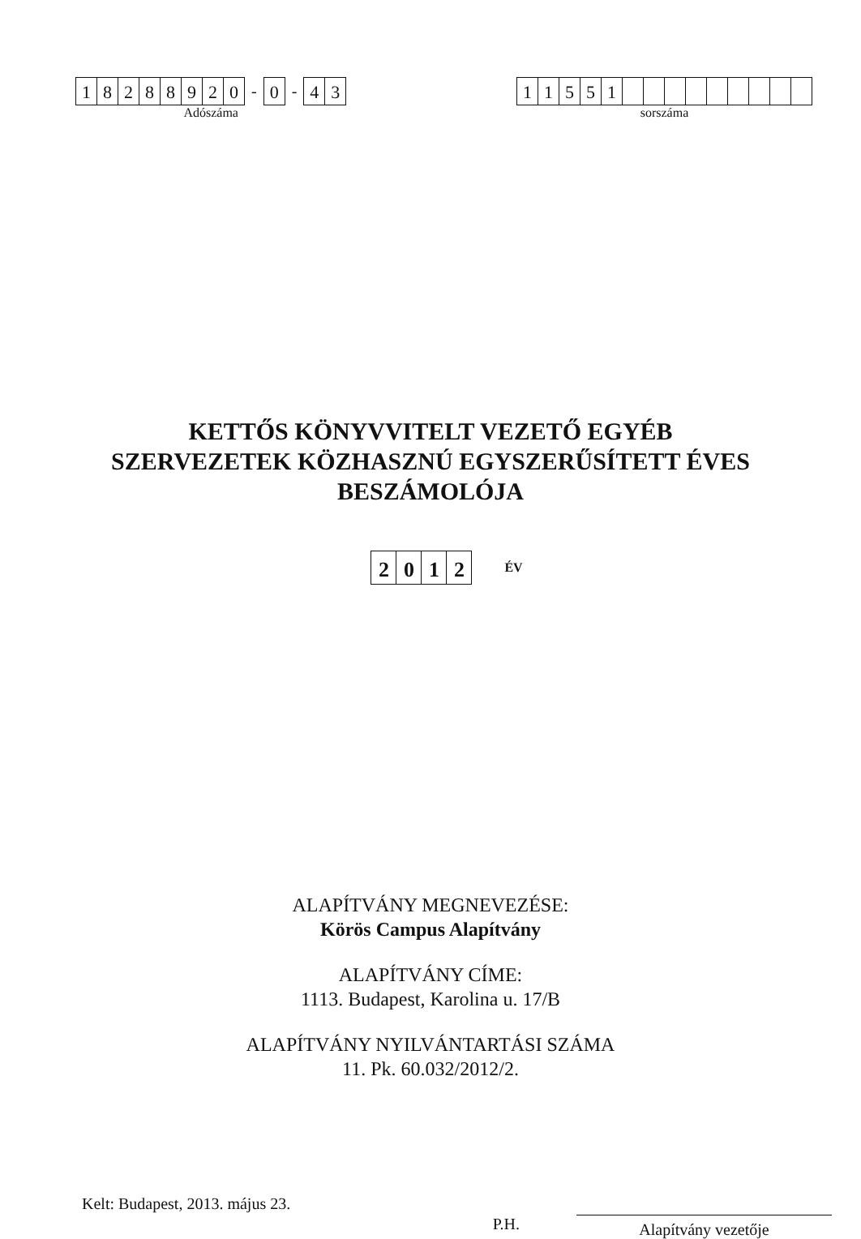18288920 - 0 - 43
Adószáma
11551
sorszáma
KETTŐS KÖNYVVITELT VEZETŐ EGYÉB
SZERVEZETEK KÖZHASZNÚ EGYSZERŰSÍTETT ÉVES
BESZÁMOLÓJA
2012 ÉV
ALAPÍTVÁNY MEGNEVEZÉSE:
Körös Campus Alapítvány
ALAPÍTVÁNY CÍME:
1113. Budapest, Karolina u. 17/B
ALAPÍTVÁNY NYILVÁNTARTÁSI SZÁMA
11. Pk. 60.032/2012/2.
Kelt: Budapest, 2013. május 23.
P.H.
Alapítvány vezetője